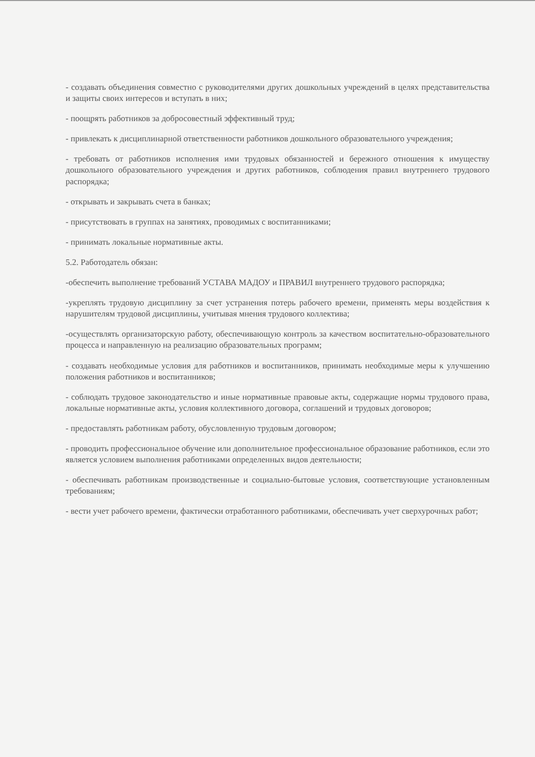- создавать объединения совместно с руководителями других дошкольных учреждений в целях представительства и защиты своих интересов и вступать в них;
- поощрять работников за добросовестный эффективный труд;
- привлекать к дисциплинарной ответственности работников дошкольного образовательного учреждения;
- требовать от работников исполнения ими трудовых обязанностей и бережного отношения к имуществу дошкольного образовательного учреждения и других работников, соблюдения правил внутреннего трудового распорядка;
- открывать и закрывать счета в банках;
- присутствовать в группах на занятиях, проводимых с воспитанниками;
- принимать локальные нормативные акты.
5.2. Работодатель обязан:
-обеспечить выполнение требований УСТАВА МАДОУ и ПРАВИЛ внутреннего трудового распорядка;
-укреплять трудовую дисциплину за счет устранения потерь рабочего времени, применять меры воздействия к нарушителям трудовой дисциплины, учитывая мнения трудового коллектива;
-осуществлять организаторскую работу, обеспечивающую контроль за качеством воспитательно-образовательного процесса и направленную на реализацию образовательных программ;
- создавать необходимые условия для работников и воспитанников, принимать необходимые меры к улучшению положения работников и воспитанников;
- соблюдать трудовое законодательство и иные нормативные правовые акты, содержащие нормы трудового права, локальные нормативные акты, условия коллективного договора, соглашений и трудовых договоров;
- предоставлять работникам работу, обусловленную трудовым договором;
- проводить профессиональное обучение или дополнительное профессиональное образование работников, если это является условием выполнения работниками определенных видов деятельности;
- обеспечивать работникам производственные и социально-бытовые условия, соответствующие установленным требованиям;
- вести учет рабочего времени, фактически отработанного работниками, обеспечивать учет сверхурочных работ;